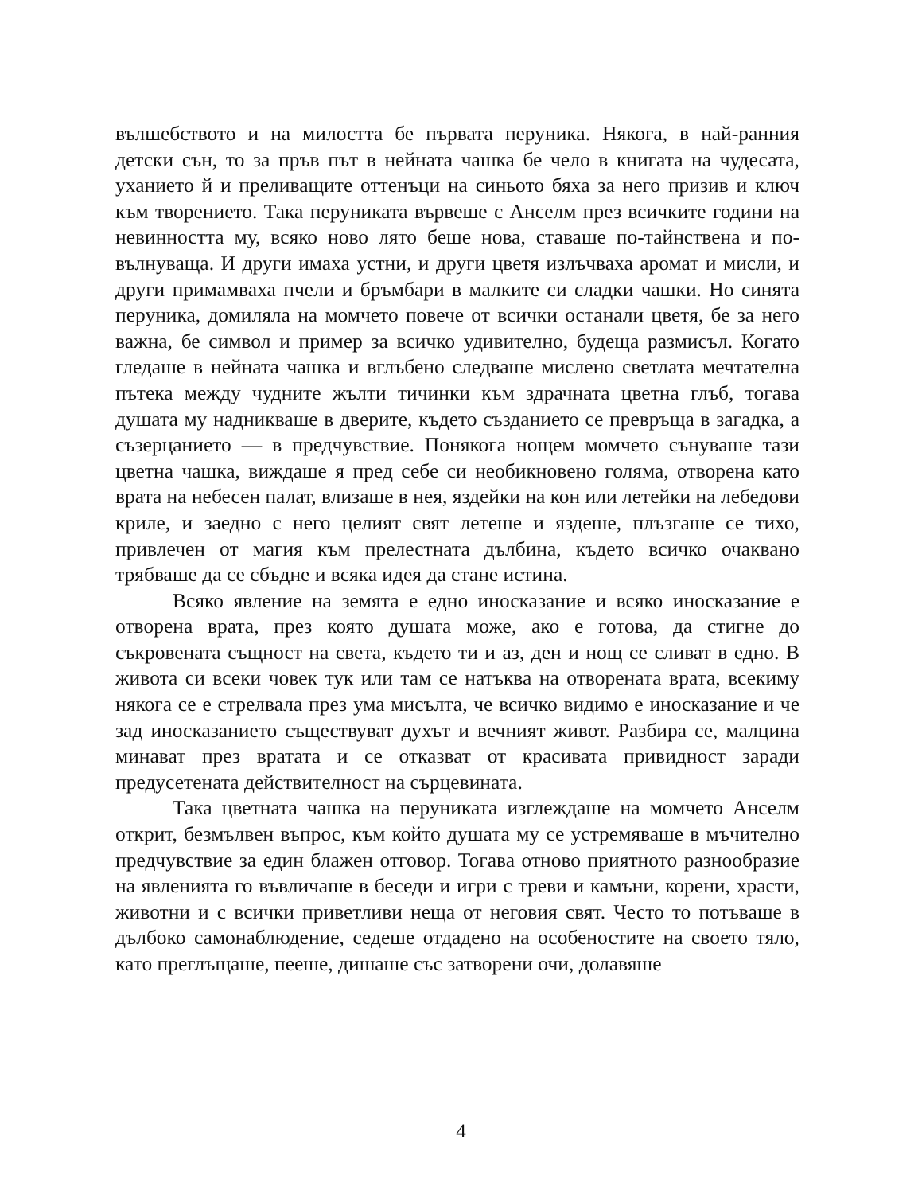вълшебството и на милостта бе първата перуника. Някога, в най-ранния детски сън, то за пръв път в нейната чашка бе чело в книгата на чудесата, уханието й и преливащите оттенъци на синьото бяха за него призив и ключ към творението. Така перуниката вървеше с Анселм през всичките години на невинността му, всяко ново лято беше нова, ставаше по-тайнствена и по-вълнуваща. И други имаха устни, и други цветя излъчваха аромат и мисли, и други примамваха пчели и бръмбари в малките си сладки чашки. Но синята перуника, домиляла на момчето повече от всички останали цветя, бе за него важна, бе символ и пример за всичко удивително, будеща размисъл. Когато гледаше в нейната чашка и вглъбено следваше мислено светлата мечтателна пътека между чудните жълти тичинки към здрачната цветна глъб, тогава душата му надникваше в дверите, където създанието се превръща в загадка, а съзерцанието — в предчувствие. Понякога нощем момчето сънуваше тази цветна чашка, виждаше я пред себе си необикновено голяма, отворена като врата на небесен палат, влизаше в нея, яздейки на кон или летейки на лебедови криле, и заедно с него целият свят летеше и яздеше, плъзгаше се тихо, привлечен от магия към прелестната дълбина, където всичко очаквано трябваше да се сбъдне и всяка идея да стане истина.
Всяко явление на земята е едно иносказание и всяко иносказание е отворена врата, през която душата може, ако е готова, да стигне до съкровената същност на света, където ти и аз, ден и нощ се сливат в едно. В живота си всеки човек тук или там се натъква на отворената врата, всекиму някога се е стрелвала през ума мисълта, че всичко видимо е иносказание и че зад иносказанието съществуват духът и вечният живот. Разбира се, малцина минават през вратата и се отказват от красивата привидност заради предусетената действителност на сърцевината.
Така цветната чашка на перуниката изглеждаше на момчето Анселм открит, безмълвен въпрос, към който душата му се устремяваше в мъчително предчувствие за един блажен отговор. Тогава отново приятното разнообразие на явленията го въвличаше в беседи и игри с треви и камъни, корени, храсти, животни и с всички приветливи неща от неговия свят. Често то потъваше в дълбоко самонаблюдение, седеше отдадено на особеностите на своето тяло, като преглъщаше, пееше, дишаше със затворени очи, долавяше
4